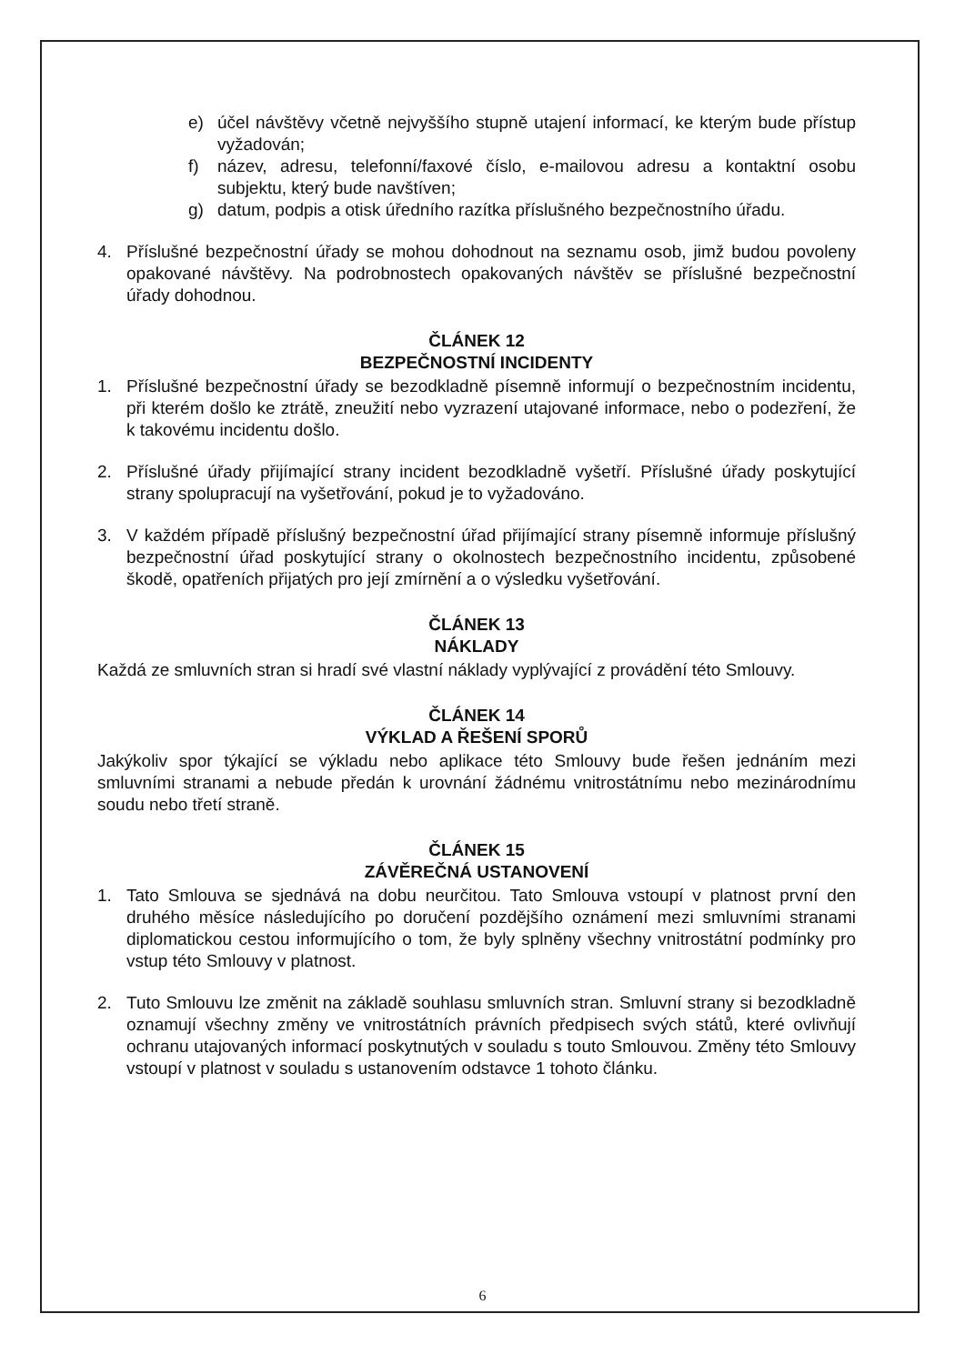e) účel návštěvy včetně nejvyššího stupně utajení informací, ke kterým bude přístup vyžadován;
f) název, adresu, telefonní/faxové číslo, e-mailovou adresu a kontaktní osobu subjektu, který bude navštíven;
g) datum, podpis a otisk úředního razítka příslušného bezpečnostního úřadu.
4. Příslušné bezpečnostní úřady se mohou dohodnout na seznamu osob, jimž budou povoleny opakované návštěvy. Na podrobnostech opakovaných návštěv se příslušné bezpečnostní úřady dohodnou.
ČLÁNEK 12
BEZPEČNOSTNÍ INCIDENTY
1. Příslušné bezpečnostní úřady se bezodkladně písemně informují o bezpečnostním incidentu, při kterém došlo ke ztrátě, zneužití nebo vyzrazení utajované informace, nebo o podezření, že k takovému incidentu došlo.
2. Příslušné úřady přijímající strany incident bezodkladně vyšetří. Příslušné úřady poskytující strany spolupracují na vyšetřování, pokud je to vyžadováno.
3. V každém případě příslušný bezpečnostní úřad přijímající strany písemně informuje příslušný bezpečnostní úřad poskytující strany o okolnostech bezpečnostního incidentu, způsobené škodě, opatřeních přijatých pro její zmírnění a o výsledku vyšetřování.
ČLÁNEK 13
NÁKLADY
Každá ze smluvních stran si hradí své vlastní náklady vyplývající z provádění této Smlouvy.
ČLÁNEK 14
VÝKLAD A ŘEŠENÍ SPORŮ
Jakýkoliv spor týkající se výkladu nebo aplikace této Smlouvy bude řešen jednáním mezi smluvními stranami a nebude předán k urovnání žádnému vnitrostátnímu nebo mezinárodnímu soudu nebo třetí straně.
ČLÁNEK 15
ZÁVĚREČNÁ USTANOVENÍ
1. Tato Smlouva se sjednává na dobu neurčitou. Tato Smlouva vstoupí v platnost první den druhého měsíce následujícího po doručení pozdějšího oznámení mezi smluvními stranami diplomatickou cestou informujícího o tom, že byly splněny všechny vnitrostátní podmínky pro vstup této Smlouvy v platnost.
2. Tuto Smlouvu lze změnit na základě souhlasu smluvních stran. Smluvní strany si bezodkladně oznamují všechny změny ve vnitrostátních právních předpisech svých států, které ovlivňují ochranu utajovaných informací poskytnutých v souladu s touto Smlouvou. Změny této Smlouvy vstoupí v platnost v souladu s ustanovením odstavce 1 tohoto článku.
6